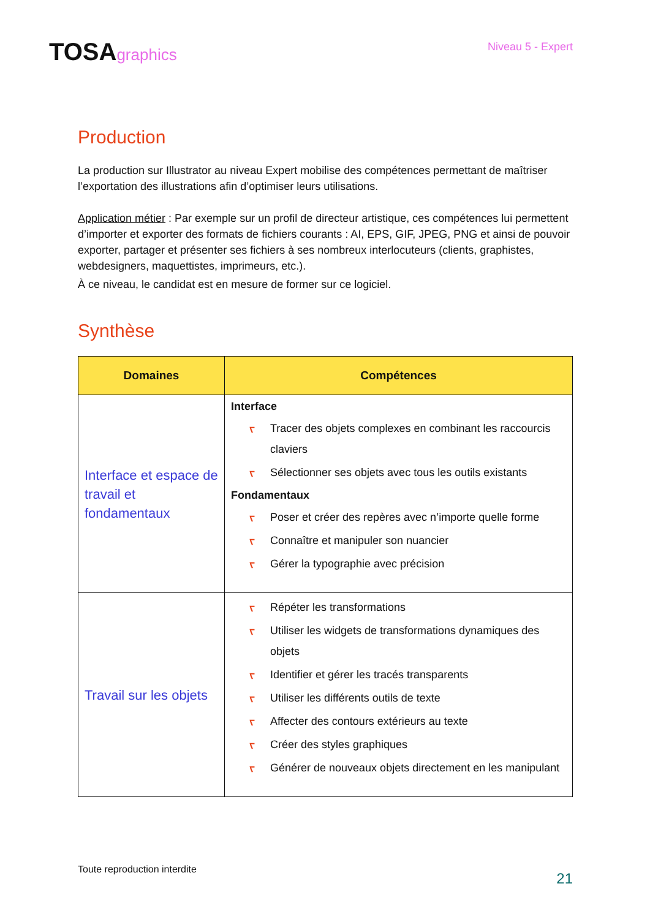TOSAgraphics
Niveau 5 - Expert
Production
La production sur Illustrator au niveau Expert mobilise des compétences permettant de maîtriser l’exportation des illustrations afin d’optimiser leurs utilisations.
Application métier : Par exemple sur un profil de directeur artistique, ces compétences lui permettent d’importer et exporter des formats de fichiers courants : AI, EPS, GIF, JPEG, PNG et ainsi de pouvoir exporter, partager et présenter ses fichiers à ses nombreux interlocuteurs (clients, graphistes, webdesigners, maquettistes, imprimeurs, etc.).
À ce niveau, le candidat est en mesure de former sur ce logiciel.
Synthèse
| Domaines | Compétences |
| --- | --- |
| Interface et espace de travail et fondamentaux | Interface ᡕ Tracer des objets complexes en combinant les raccourcis claviers ᡕ Sélectionner ses objets avec tous les outils existants Fondamentaux ᡕ Poser et créer des repères avec n’importe quelle forme ᡕ Connaître et manipuler son nuancier ᡕ Gérer la typographie avec précision |
| Travail sur les objets | ᡕ Répéter les transformations ᡕ Utiliser les widgets de transformations dynamiques des objets ᡕ Identifier et gérer les tracés transparents ᡕ Utiliser les différents outils de texte ᡕ Affecter des contours extérieurs au texte ᡕ Créer des styles graphiques ᡕ Générer de nouveaux objets directement en les manipulant |
Toute reproduction interdite 21